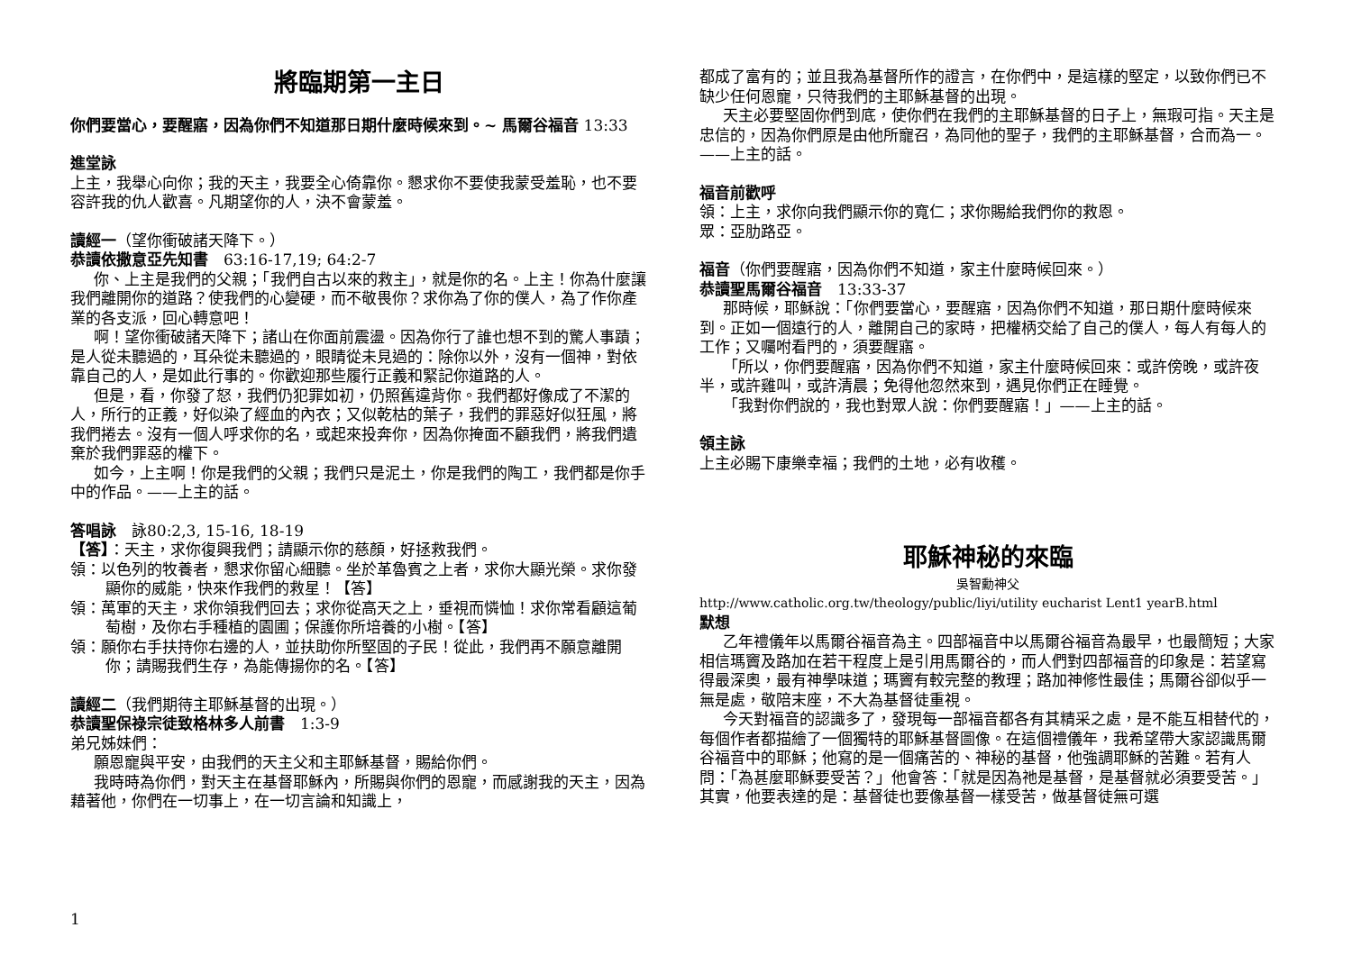將臨期第一主日
你們要當心，要醒寤，因為你們不知道那日期什麼時候來到。~ 馬爾谷福音 13:33
進堂詠
上主，我舉心向你；我的天主，我要全心倚靠你。懇求你不要使我蒙受羞恥，也不要容許我的仇人歡喜。凡期望你的人，決不會蒙羞。
讀經一（望你衝破諸天降下。）
恭讀依撒意亞先知書　63:16-17,19; 64:2-7
你、上主是我們的父親；「我們自古以來的救主」，就是你的名。上主！你為什麼讓我們離開你的道路？使我們的心變硬，而不敬畏你？求你為了你的僕人，為了作你產業的各支派，回心轉意吧！
啊！望你衝破諸天降下；諸山在你面前震盪。因為你行了誰也想不到的驚人事蹟；是人從未聽過的，耳朵從未聽過的，眼睛從未見過的：除你以外，沒有一個神，對依靠自己的人，是如此行事的。你歡迎那些履行正義和緊記你道路的人。
但是，看，你發了怒，我們仍犯罪如初，仍照舊違背你。我們都好像成了不潔的人，所行的正義，好似染了經血的內衣；又似乾枯的葉子，我們的罪惡好似狂風，將我們捲去。沒有一個人呼求你的名，或起來投奔你，因為你掩面不顧我們，將我們遺棄於我們罪惡的權下。
如今，上主啊！你是我們的父親；我們只是泥土，你是我們的陶工，我們都是你手中的作品。——上主的話。
答唱詠　詠80:2,3, 15-16, 18-19
【答】：天主，求你復興我們；請顯示你的慈顏，好拯救我們。
領：以色列的牧養者，懇求你留心細聽。坐於革魯賓之上者，求你大顯光榮。求你發顯你的威能，快來作我們的救星！【答】
領：萬軍的天主，求你領我們回去；求你從高天之上，垂視而憐恤！求你常看顧這葡萄樹，及你右手種植的園圃；保護你所培養的小樹。【答】
領：願你右手扶持你右邊的人，並扶助你所堅固的子民！從此，我們再不願意離開你；請賜我們生存，為能傳揚你的名。【答】
讀經二（我們期待主耶穌基督的出現。）
恭讀聖保祿宗徒致格林多人前書　1:3-9
弟兄姊妹們：
願恩寵與平安，由我們的天主父和主耶穌基督，賜給你們。
我時時為你們，對天主在基督耶穌內，所賜與你們的恩寵，而感謝我的天主，因為藉著他，你們在一切事上，在一切言論和知識上，
都成了富有的；並且我為基督所作的證言，在你們中，是這樣的堅定，以致你們已不缺少任何恩寵，只待我們的主耶穌基督的出現。
天主必要堅固你們到底，使你們在我們的主耶穌基督的日子上，無瑕可指。天主是忠信的，因為你們原是由他所寵召，為同他的聖子，我們的主耶穌基督，合而為一。——上主的話。
福音前歡呼
領：上主，求你向我們顯示你的寬仁；求你賜給我們你的救恩。
眾：亞肋路亞。
福音（你們要醒寤，因為你們不知道，家主什麼時候回來。）
恭讀聖馬爾谷福音　13:33-37
那時候，耶穌說：「你們要當心，要醒寤，因為你們不知道，那日期什麼時候來到。正如一個遠行的人，離開自己的家時，把權柄交給了自己的僕人，每人有每人的工作；又囑咐看門的，須要醒寤。
「所以，你們要醒寤，因為你們不知道，家主什麼時候回來：或許傍晚，或許夜半，或許雞叫，或許清晨；免得他忽然來到，遇見你們正在睡覺。
「我對你們說的，我也對眾人說：你們要醒寤！」——上主的話。
領主詠
上主必賜下康樂幸福；我們的土地，必有收穫。
耶穌神秘的來臨
吳智勳神父
http://www.catholic.org.tw/theology/public/liyi/utility eucharist Lent1 yearB.html
默想
乙年禮儀年以馬爾谷福音為主。四部福音中以馬爾谷福音為最早，也最簡短；大家相信瑪竇及路加在若干程度上是引用馬爾谷的，而人們對四部福音的印象是：若望寫得最深奧，最有神學味道；瑪竇有較完整的教理；路加神修性最佳；馬爾谷卻似乎一無是處，敬陪末座，不大為基督徒重視。
今天對福音的認識多了，發現每一部福音都各有其精采之處，是不能互相替代的，每個作者都描繪了一個獨特的耶穌基督圖像。在這個禮儀年，我希望帶大家認識馬爾谷福音中的耶穌；他寫的是一個痛苦的、神秘的基督，他強調耶穌的苦難。若有人問：「為甚麼耶穌要受苦？」他會答：「就是因為祂是基督，是基督就必須要受苦。」其實，他要表達的是：基督徒也要像基督一樣受苦，做基督徒無可選
1